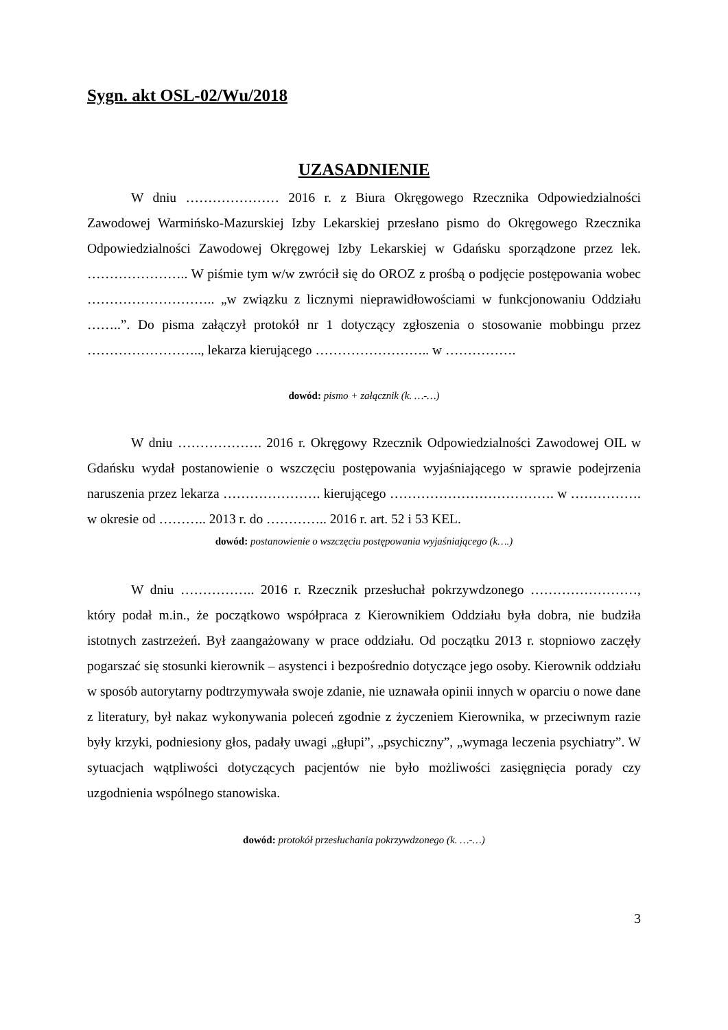Sygn. akt OSL-02/Wu/2018
UZASADNIENIE
W dniu ………………… 2016 r. z Biura Okręgowego Rzecznika Odpowiedzialności Zawodowej Warmińsko-Mazurskiej Izby Lekarskiej przesłano pismo do Okręgowego Rzecznika Odpowiedzialności Zawodowej Okręgowej Izby Lekarskiej w Gdańsku sporządzone przez lek. ………………….. W piśmie tym w/w zwrócił się do OROZ z prośbą o podjęcie postępowania wobec ……………………….. „w związku z licznymi nieprawidłowościami w funkcjonowaniu Oddziału ……..”. Do pisma załączył protokół nr 1 dotyczący zgłoszenia o stosowanie mobbingu przez …………………….., lekarza kierującego …………………….. w …………….
dowód: pismo + załącznik (k. …-…)
W dniu ………………. 2016 r. Okręgowy Rzecznik Odpowiedzialności Zawodowej OIL w Gdańsku wydał postanowienie o wszczęciu postępowania wyjaśniającego w sprawie podejrzenia naruszenia przez lekarza …………………. kierującego ………………………………. w ……………. w okresie od ……….. 2013 r. do ………….. 2016 r. art. 52 i 53 KEL.
dowód: postanowienie o wszczęciu postępowania wyjaśniającego (k….)
W dniu …………….. 2016 r. Rzecznik przesłuchał pokrzywdzonego ……………………, który podał m.in., że początkowo współpraca z Kierownikiem Oddziału była dobra, nie budziła istotnych zastrzeżeń. Był zaangażowany w prace oddziału. Od początku 2013 r. stopniowo zaczęły pogarszać się stosunki kierownik – asystenci i bezpośrednio dotyczące jego osoby. Kierownik oddziału w sposób autorytarny podtrzymywała swoje zdanie, nie uznawała opinii innych w oparciu o nowe dane z literatury, był nakaz wykonywania poleceń zgodnie z życzeniem Kierownika, w przeciwnym razie były krzyki, podniesiony głos, padały uwagi „głupi”, „psychiczny”, „wymaga leczenia psychiatry”. W sytuacjach wątpliwości dotyczących pacjentów nie było możliwości zasięgnięcia porady czy uzgodnienia wspólnego stanowiska.
dowód: protokół przesłuchania pokrzywdzonego (k. …-…)
3